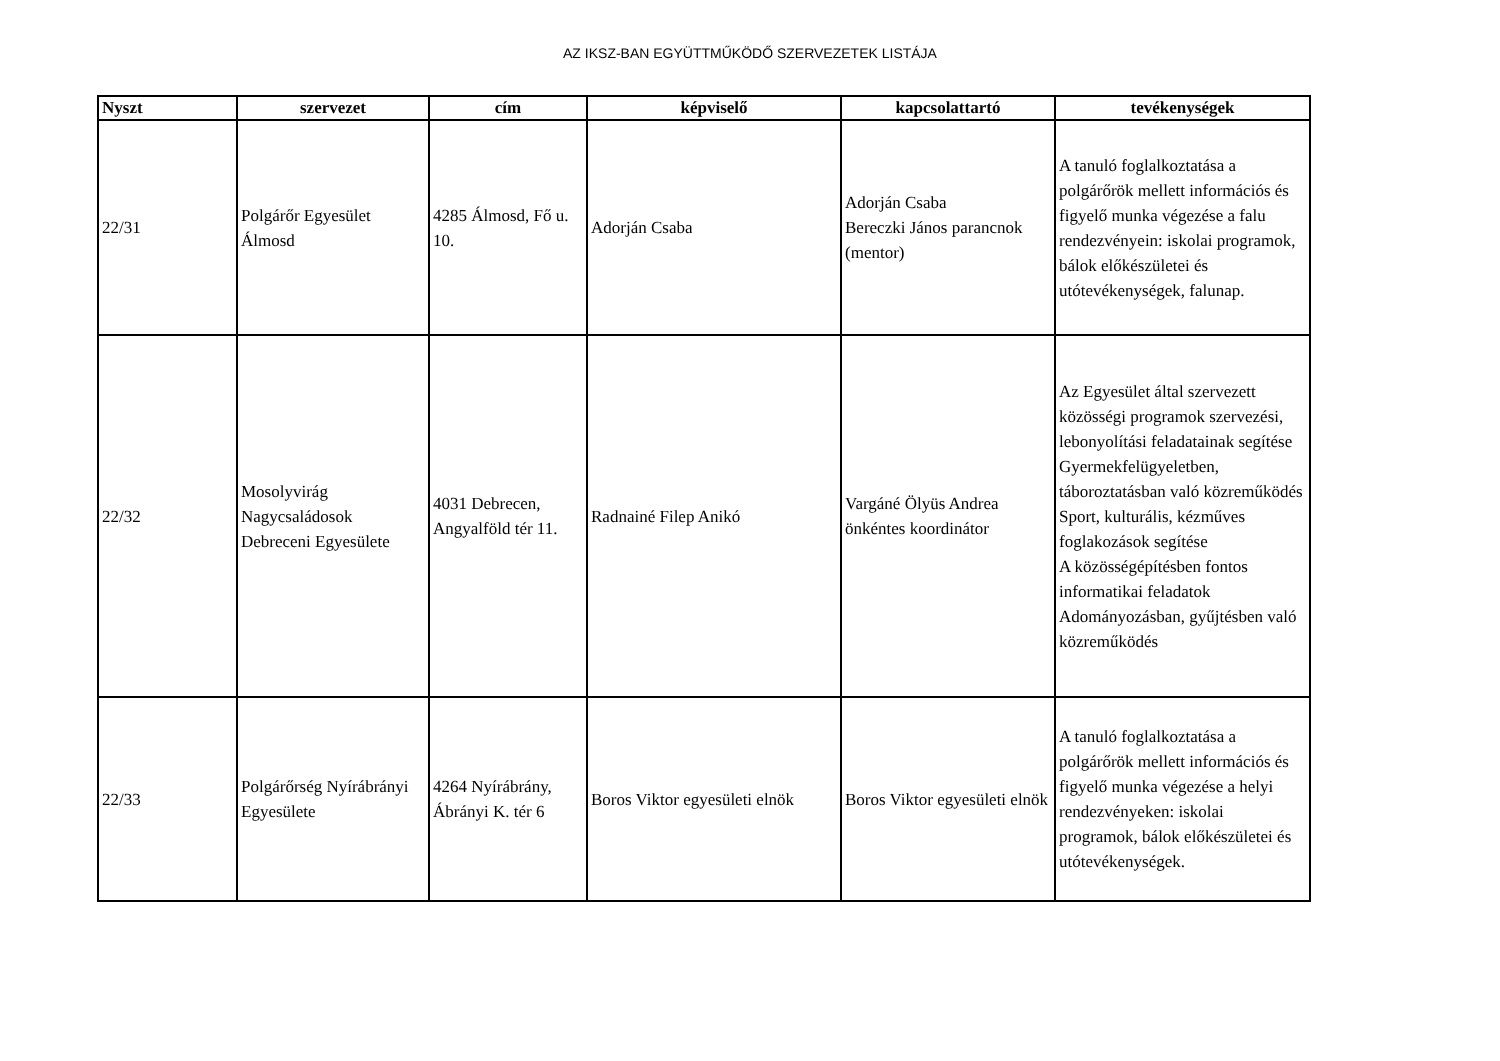AZ IKSZ-BAN EGYÜTTMŰKÖDŐ SZERVEZETEK LISTÁJA
| Nyszt | szervezet | cím | képviselő | kapcsolattartó | tevékenységek |
| --- | --- | --- | --- | --- | --- |
| 22/31 | Polgárőr Egyesület Álmosd | 4285 Álmosd, Fő u. 10. | Adorján Csaba | Adorján Csaba Bereczki János parancnok (mentor) | A tanuló foglalkoztatása a polgárőrök mellett információs és figyelő munka végezése a falu rendezvényein: iskolai programok, bálok előkészületei és utótevékenységek, falunap. |
| 22/32 | Mosolyvirág Nagycsaládosok Debreceni Egyesülete | 4031 Debrecen, Angyalföld tér 11. | Radnainé Filep Anikó | Vargáné Ölyüs Andrea önkéntes koordinátor | Az Egyesület által szervezett közösségi programok szervezési, lebonyolítási feladatainak segítése Gyermekfelügyeletben, táboroztatásban való közreműködés Sport, kulturális, kézműves foglakozások segítése A közösségépítésben fontos informatikai feladatok Adományozásban, gyűjtésben való közreműködés |
| 22/33 | Polgárőrség Nyírábrányi Egyesülete | 4264 Nyírábrány, Ábrányi K. tér 6 | Boros Viktor egyesületi elnök | Boros Viktor egyesületi elnök | A tanuló foglalkoztatása a polgárőrök mellett információs és figyelő munka végezése a helyi rendezvényeken: iskolai programok, bálok előkészületei és utótevékenységek. |